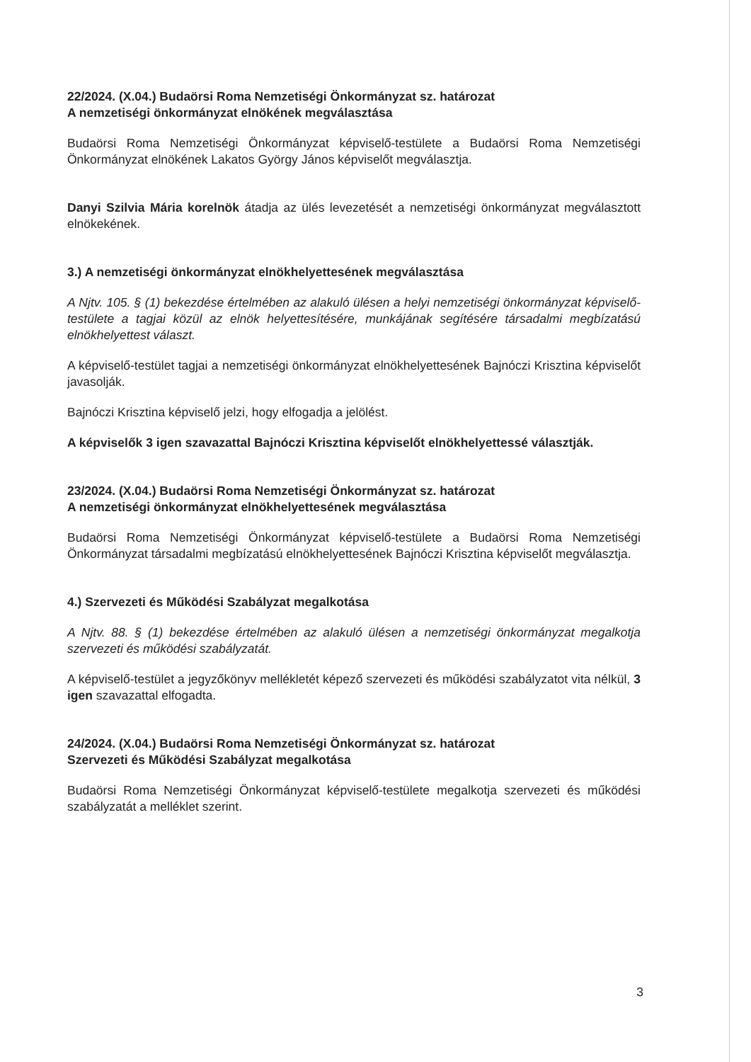22/2024. (X.04.) Budaörsi Roma Nemzetiségi Önkormányzat sz. határozat
A nemzetiségi önkormányzat elnökének megválasztása
Budaörsi Roma Nemzetiségi Önkormányzat képviselő-testülete a Budaörsi Roma Nemzetiségi Önkormányzat elnökének Lakatos György János képviselőt megválasztja.
Danyi Szilvia Mária korelnök átadja az ülés levezetését a nemzetiségi önkormányzat megválasztott elnökekének.
3.) A nemzetiségi önkormányzat elnökhelyettesének megválasztása
A Njtv. 105. § (1) bekezdése értelmében az alakuló ülésen a helyi nemzetiségi önkormányzat képviselő-testülete a tagjai közül az elnök helyettesítésére, munkájának segítésére társadalmi megbízatású elnökhelyettest választ.
A képviselő-testület tagjai a nemzetiségi önkormányzat elnökhelyettesének Bajnóczi Krisztina képviselőt javasolják.
Bajnóczi Krisztina képviselő jelzi, hogy elfogadja a jelölést.
A képviselők 3 igen szavazattal Bajnóczi Krisztina képviselőt elnökhelyettessé választják.
23/2024. (X.04.) Budaörsi Roma Nemzetiségi Önkormányzat sz. határozat
A nemzetiségi önkormányzat elnökhelyettesének megválasztása
Budaörsi Roma Nemzetiségi Önkormányzat képviselő-testülete a Budaörsi Roma Nemzetiségi Önkormányzat társadalmi megbízatású elnökhelyettesének Bajnóczi Krisztina képviselőt megválasztja.
4.) Szervezeti és Működési Szabályzat megalkotása
A Njtv. 88. § (1) bekezdése értelmében az alakuló ülésen a nemzetiségi önkormányzat megalkotja szervezeti és működési szabályzatát.
A képviselő-testület a jegyzőkönyv mellékletét képező szervezeti és működési szabályzatot vita nélkül, 3 igen szavazattal elfogadta.
24/2024. (X.04.) Budaörsi Roma Nemzetiségi Önkormányzat sz. határozat
Szervezeti és Működési Szabályzat megalkotása
Budaörsi Roma Nemzetiségi Önkormányzat képviselő-testülete megalkotja szervezeti és működési szabályzatát a melléklet szerint.
3